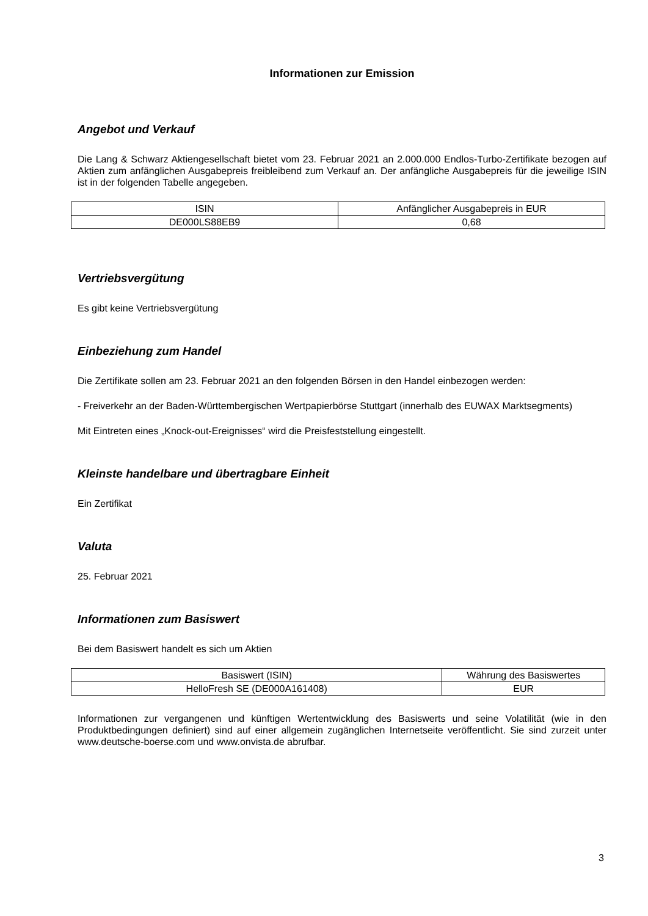Informationen zur Emission
Angebot und Verkauf
Die Lang & Schwarz Aktiengesellschaft bietet vom 23. Februar 2021 an 2.000.000 Endlos-Turbo-Zertifikate bezogen auf Aktien zum anfänglichen Ausgabepreis freibleibend zum Verkauf an. Der anfängliche Ausgabepreis für die jeweilige ISIN ist in der folgenden Tabelle angegeben.
| ISIN | Anfänglicher Ausgabepreis in EUR |
| --- | --- |
| DE000LS88EB9 | 0,68 |
Vertriebsvergütung
Es gibt keine Vertriebsvergütung
Einbeziehung zum Handel
Die Zertifikate sollen am 23. Februar 2021 an den folgenden Börsen in den Handel einbezogen werden:
- Freiverkehr an der Baden-Württembergischen Wertpapierbörse Stuttgart (innerhalb des EUWAX Marktsegments)
Mit Eintreten eines „Knock-out-Ereignisses“ wird die Preisfeststellung eingestellt.
Kleinste handelbare und übertragbare Einheit
Ein Zertifikat
Valuta
25. Februar 2021
Informationen zum Basiswert
Bei dem Basiswert handelt es sich um Aktien
| Basiswert (ISIN) | Währung des Basiswertes |
| --- | --- |
| HelloFresh SE (DE000A161408) | EUR |
Informationen zur vergangenen und künftigen Wertentwicklung des Basiswerts und seine Volatilität (wie in den Produktbedingungen definiert) sind auf einer allgemein zugänglichen Internetseite veröffentlicht. Sie sind zurzeit unter www.deutsche-boerse.com und www.onvista.de abrufbar.
3